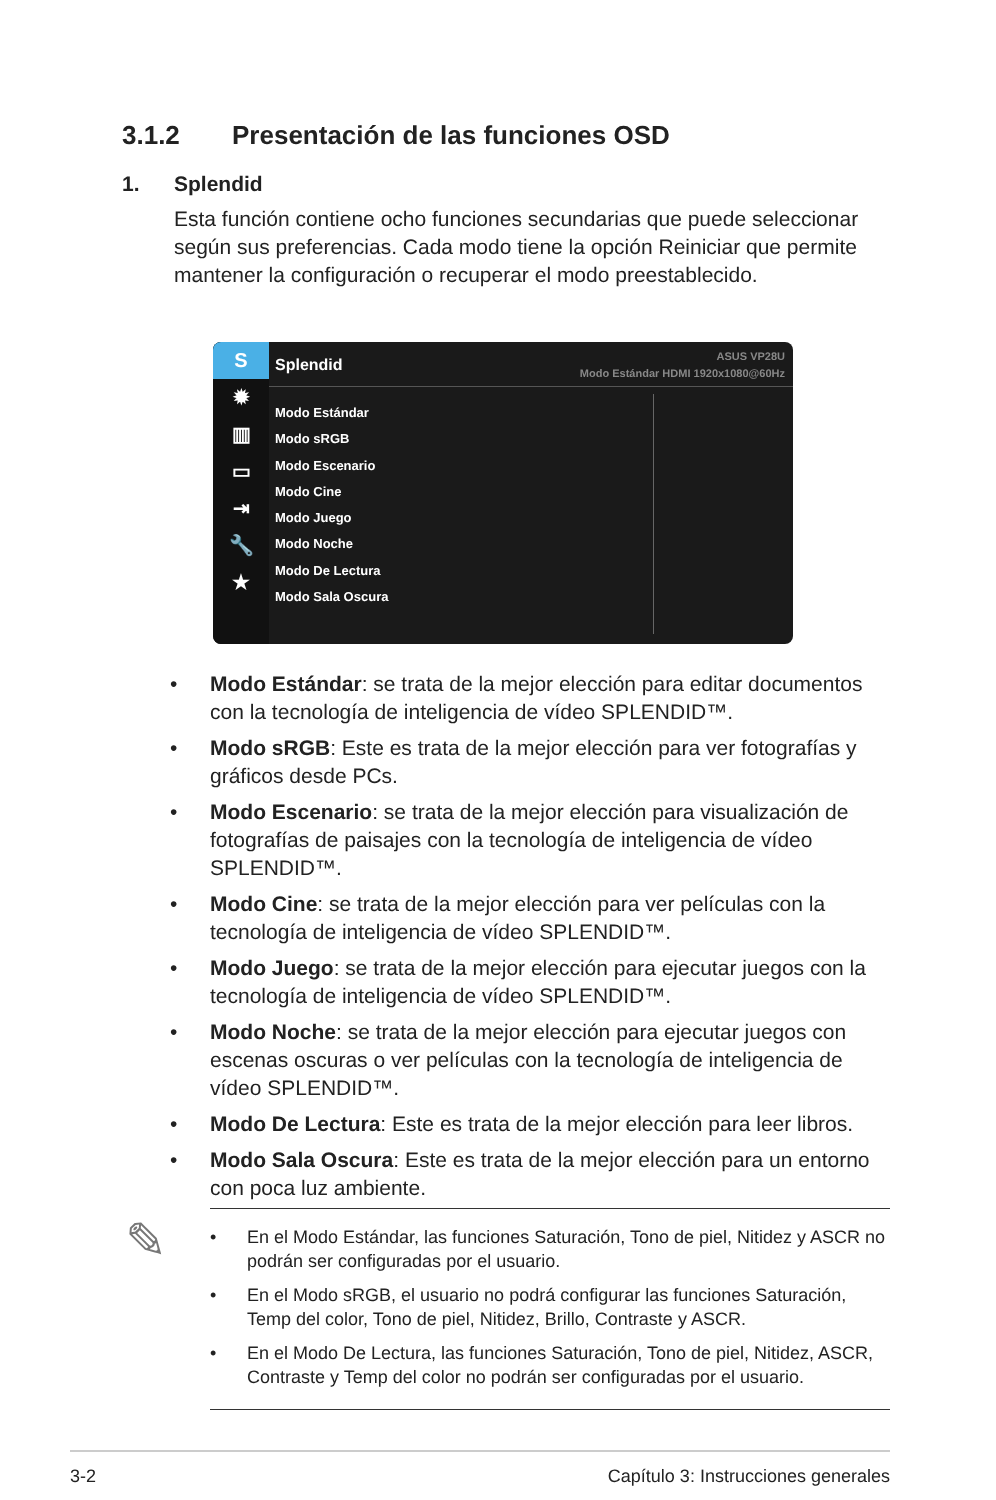3.1.2 Presentación de las funciones OSD
1. Splendid
Esta función contiene ocho funciones secundarias que puede seleccionar según sus preferencias. Cada modo tiene la opción Reiniciar que permite mantener la configuración o recuperar el modo preestablecido.
S
✹
▥
▭
⇥
🔧
★
Splendid
ASUS VP28U
Modo Estándar HDMI 1920x1080@60Hz
Modo Estándar
Modo sRGB
Modo Escenario
Modo Cine
Modo Juego
Modo Noche
Modo De Lectura
Modo Sala Oscura
• Modo Estándar: se trata de la mejor elección para editar documentos con la tecnología de inteligencia de vídeo SPLENDID™.
• Modo sRGB: Este es trata de la mejor elección para ver fotografías y gráficos desde PCs.
• Modo Escenario: se trata de la mejor elección para visualización de fotografías de paisajes con la tecnología de inteligencia de vídeo SPLENDID™.
• Modo Cine: se trata de la mejor elección para ver películas con la tecnología de inteligencia de vídeo SPLENDID™.
• Modo Juego: se trata de la mejor elección para ejecutar juegos con la tecnología de inteligencia de vídeo SPLENDID™.
• Modo Noche: se trata de la mejor elección para ejecutar juegos con escenas oscuras o ver películas con la tecnología de inteligencia de vídeo SPLENDID™.
• Modo De Lectura: Este es trata de la mejor elección para leer libros.
• Modo Sala Oscura: Este es trata de la mejor elección para un entorno con poca luz ambiente.
✎
• En el Modo Estándar, las funciones Saturación, Tono de piel, Nitidez y ASCR no podrán ser configuradas por el usuario.
• En el Modo sRGB, el usuario no podrá configurar las funciones Saturación, Temp del color, Tono de piel, Nitidez, Brillo, Contraste y ASCR.
• En el Modo De Lectura, las funciones Saturación, Tono de piel, Nitidez, ASCR, Contraste y Temp del color no podrán ser configuradas por el usuario.
3-2 Capítulo 3: Instrucciones generales